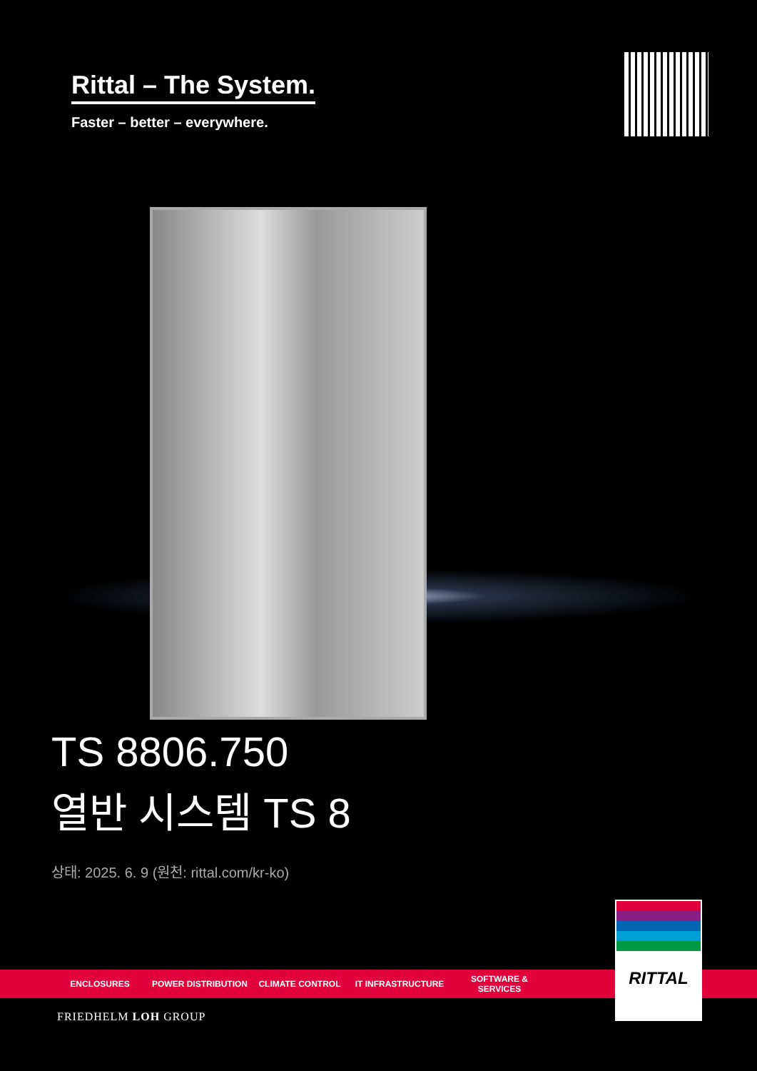Rittal – The System.
Faster – better – everywhere.
TS 8806.750
열반 시스템 TS 8
상태: 2025. 6. 9 (원천: rittal.com/kr-ko)
ENCLOSURES POWER DISTRIBUTION CLIMATE CONTROL IT INFRASTRUCTURE SOFTWARE & SERVICES
RITTAL
FRIEDHELM LOH GROUP